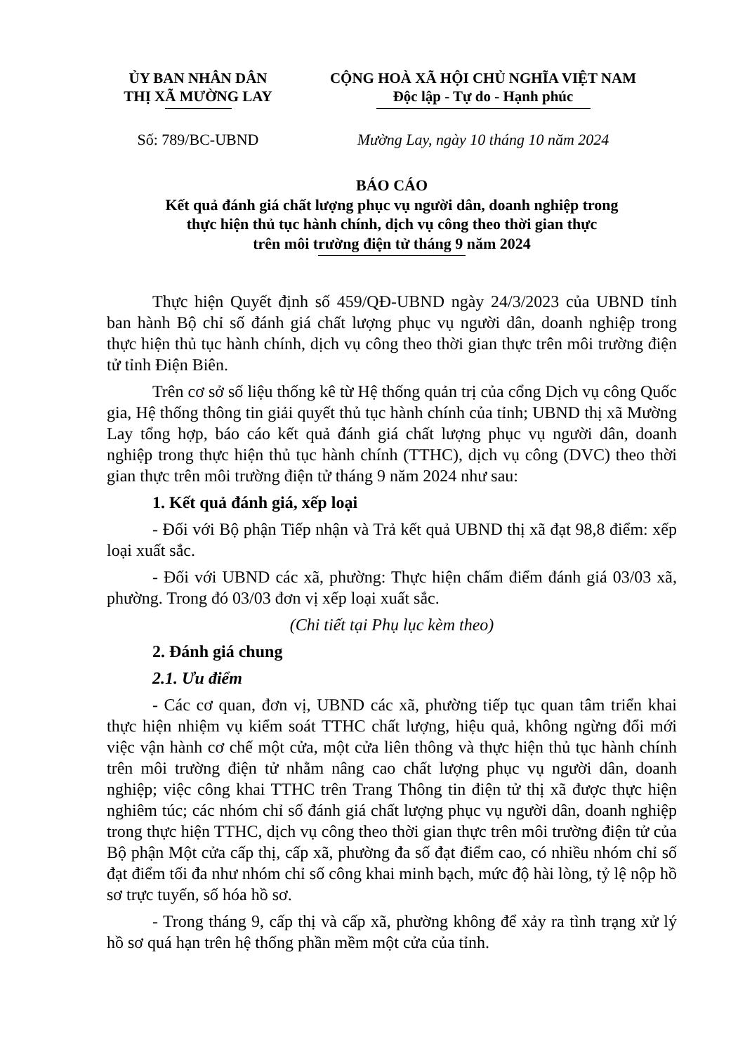ỦY BAN NHÂN DÂN
THỊ XÃ MƯỜNG LAY
CỘNG HOÀ XÃ HỘI CHỦ NGHĨA VIỆT NAM
Độc lập - Tự do - Hạnh phúc
Số: 789/BC-UBND Mường Lay, ngày 10 tháng 10 năm 2024
BÁO CÁO
Kết quả đánh giá chất lượng phục vụ người dân, doanh nghiệp trong
thực hiện thủ tục hành chính, dịch vụ công theo thời gian thực
trên môi trường điện tử tháng 9 năm 2024
Thực hiện Quyết định số 459/QĐ-UBND ngày 24/3/2023 của UBND tỉnh ban hành Bộ chỉ số đánh giá chất lượng phục vụ người dân, doanh nghiệp trong thực hiện thủ tục hành chính, dịch vụ công theo thời gian thực trên môi trường điện tử tỉnh Điện Biên.
Trên cơ sở số liệu thống kê từ Hệ thống quản trị của cổng Dịch vụ công Quốc gia, Hệ thống thông tin giải quyết thủ tục hành chính của tỉnh; UBND thị xã Mường Lay tổng hợp, báo cáo kết quả đánh giá chất lượng phục vụ người dân, doanh nghiệp trong thực hiện thủ tục hành chính (TTHC), dịch vụ công (DVC) theo thời gian thực trên môi trường điện tử tháng 9 năm 2024 như sau:
1. Kết quả đánh giá, xếp loại
- Đối với Bộ phận Tiếp nhận và Trả kết quả UBND thị xã đạt 98,8 điểm: xếp loại xuất sắc.
- Đối với UBND các xã, phường: Thực hiện chấm điểm đánh giá 03/03 xã, phường. Trong đó 03/03 đơn vị xếp loại xuất sắc.
(Chi tiết tại Phụ lục kèm theo)
2. Đánh giá chung
2.1. Ưu điểm
- Các cơ quan, đơn vị, UBND các xã, phường tiếp tục quan tâm triển khai thực hiện nhiệm vụ kiểm soát TTHC chất lượng, hiệu quả, không ngừng đổi mới việc vận hành cơ chế một cửa, một cửa liên thông và thực hiện thủ tục hành chính trên môi trường điện tử nhằm nâng cao chất lượng phục vụ người dân, doanh nghiệp; việc công khai TTHC trên Trang Thông tin điện tử thị xã được thực hiện nghiêm túc; các nhóm chỉ số đánh giá chất lượng phục vụ người dân, doanh nghiệp trong thực hiện TTHC, dịch vụ công theo thời gian thực trên môi trường điện tử của Bộ phận Một cửa cấp thị, cấp xã, phường đa số đạt điểm cao, có nhiều nhóm chỉ số đạt điểm tối đa như nhóm chỉ số công khai minh bạch, mức độ hài lòng, tỷ lệ nộp hồ sơ trực tuyến, số hóa hồ sơ.
- Trong tháng 9, cấp thị và cấp xã, phường không để xảy ra tình trạng xử lý hồ sơ quá hạn trên hệ thống phần mềm một cửa của tỉnh.